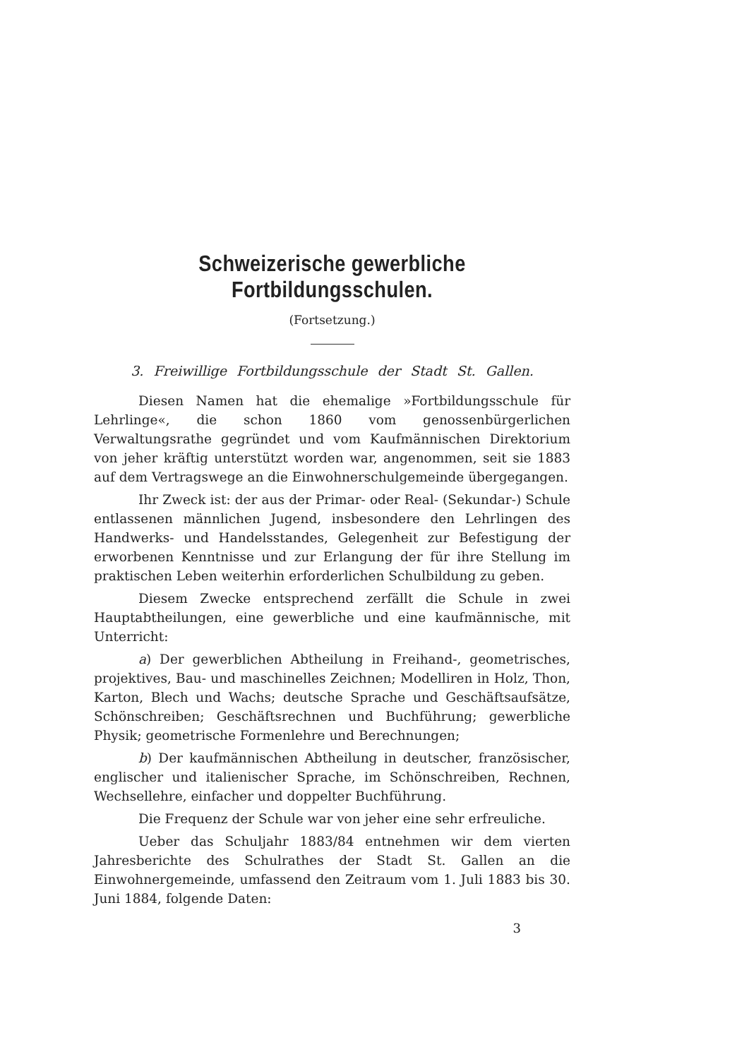Schweizerische gewerbliche Fortbildungsschulen.
(Fortsetzung.)
3. Freiwillige Fortbildungsschule der Stadt St. Gallen.
Diesen Namen hat die ehemalige »Fortbildungsschule für Lehrlinge«, die schon 1860 vom genossenbürgerlichen Verwaltungsrathe gegründet und vom Kaufmännischen Direktorium von jeher kräftig unterstützt worden war, angenommen, seit sie 1883 auf dem Vertragswege an die Einwohnerschulgemeinde übergegangen.
Ihr Zweck ist: der aus der Primar- oder Real- (Sekundar-) Schule entlassenen männlichen Jugend, insbesondere den Lehrlingen des Handwerks- und Handelsstandes, Gelegenheit zur Befestigung der erworbenen Kenntnisse und zur Erlangung der für ihre Stellung im praktischen Leben weiterhin erforderlichen Schulbildung zu geben.
Diesem Zwecke entsprechend zerfällt die Schule in zwei Hauptabtheilungen, eine gewerbliche und eine kaufmännische, mit Unterricht:
a) Der gewerblichen Abtheilung in Freihand-, geometrisches, projektives, Bau- und maschinelles Zeichnen; Modelliren in Holz, Thon, Karton, Blech und Wachs; deutsche Sprache und Geschäftsaufsätze, Schönschreiben; Geschäftsrechnen und Buchführung; gewerbliche Physik; geometrische Formenlehre und Berechnungen;
b) Der kaufmännischen Abtheilung in deutscher, französischer, englischer und italienischer Sprache, im Schönschreiben, Rechnen, Wechsellehre, einfacher und doppelter Buchführung.
Die Frequenz der Schule war von jeher eine sehr erfreuliche.
Ueber das Schuljahr 1883/84 entnehmen wir dem vierten Jahresberichte des Schulrathes der Stadt St. Gallen an die Einwohnergemeinde, umfassend den Zeitraum vom 1. Juli 1883 bis 30. Juni 1884, folgende Daten:
3